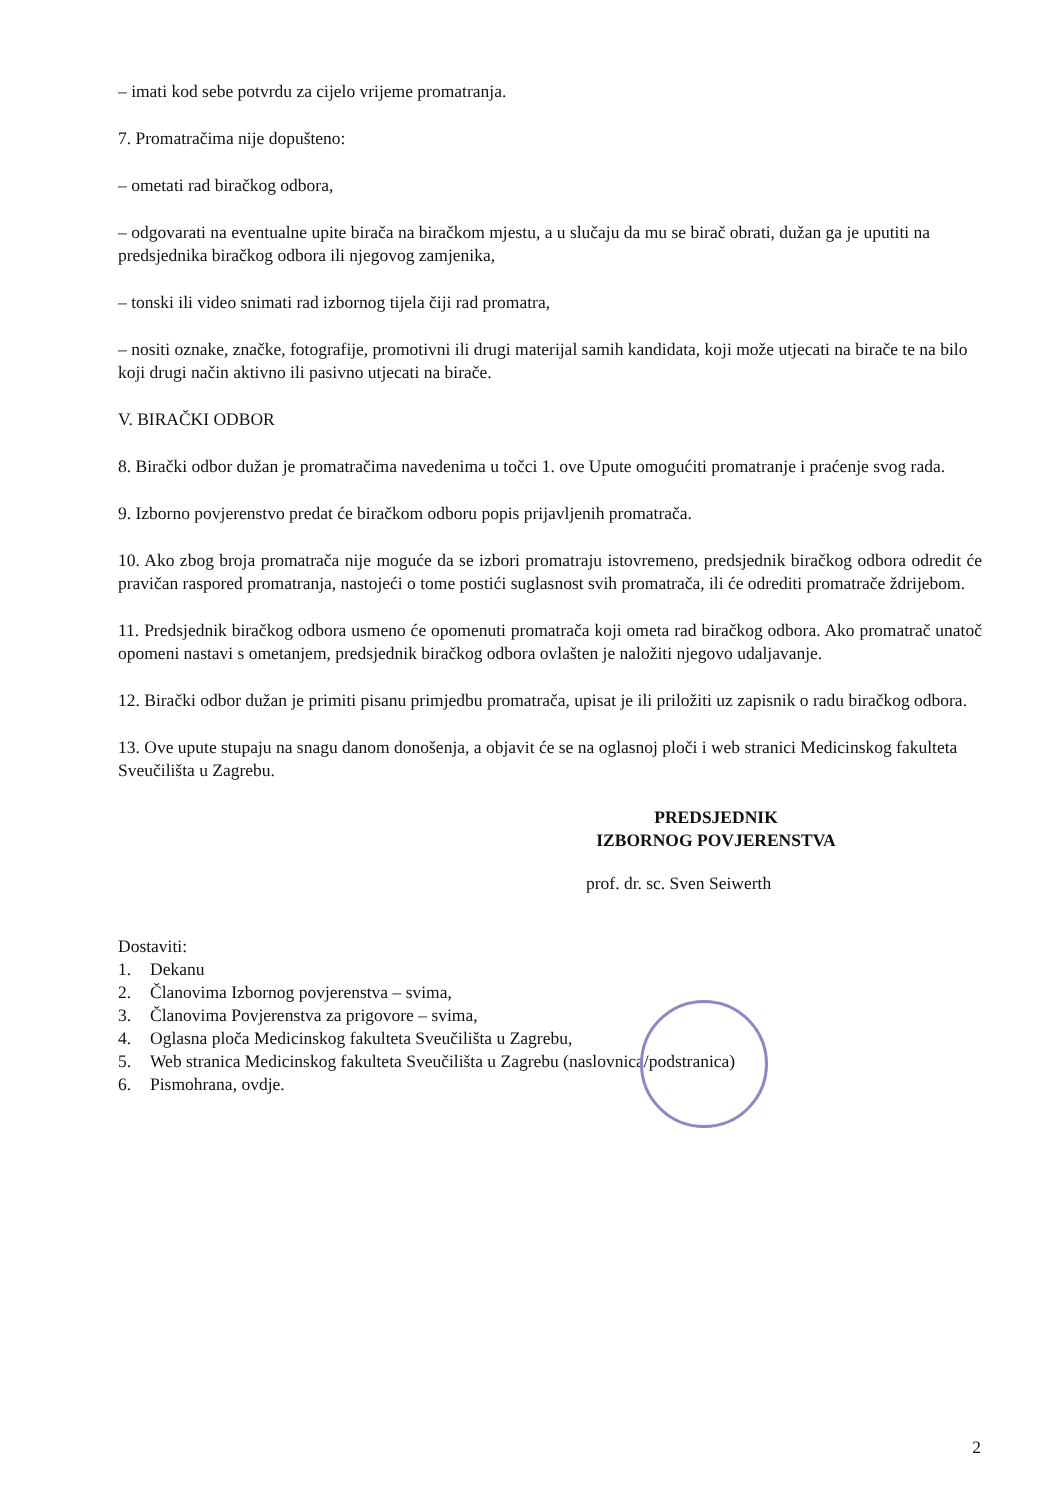– imati kod sebe potvrdu za cijelo vrijeme promatranja.
7. Promatračima nije dopušteno:
– ometati rad biračkog odbora,
– odgovarati na eventualne upite birača na biračkom mjestu, a u slučaju da mu se birač obrati, dužan ga je uputiti na predsjednika biračkog odbora ili njegovog zamjenika,
– tonski ili video snimati rad izbornog tijela čiji rad promatra,
– nositi oznake, značke, fotografije, promotivni ili drugi materijal samih kandidata, koji može utjecati na birače te na bilo koji drugi način aktivno ili pasivno utjecati na birače.
V. BIRAČKI ODBOR
8. Birački odbor dužan je promatračima navedenima u točci 1. ove Upute omogućiti promatranje i praćenje svog rada.
9. Izborno povjerenstvo predat će biračkom odboru popis prijavljenih promatrača.
10. Ako zbog broja promatrača nije moguće da se izbori promatraju istovremeno, predsjednik biračkog odbora odredit će pravičan raspored promatranja, nastojeći o tome postići suglasnost svih promatrača, ili će odrediti promatrače ždrijebom.
11. Predsjednik biračkog odbora usmeno će opomenuti promatrača koji ometa rad biračkog odbora. Ako promatrač unatoč opomeni nastavi s ometanjem, predsjednik biračkog odbora ovlašten je naložiti njegovo udaljavanje.
12. Birački odbor dužan je primiti pisanu primjedbu promatrača, upisat je ili priložiti uz zapisnik o radu biračkog odbora.
13. Ove upute stupaju na snagu danom donošenja, a objavit će se na oglasnoj ploči i web stranici Medicinskog fakulteta Sveučilišta u Zagrebu.
PREDSJEDNIK
IZBORNOG POVJERENSTVA
prof. dr. sc. Sven Seiwerth
Dostaviti:
1. Dekanu
2. Članovima Izbornog povjerenstva – svima,
3. Članovima Povjerenstva za prigovore – svima,
4. Oglasna ploča Medicinskog fakulteta Sveučilišta u Zagrebu,
5. Web stranica Medicinskog fakulteta Sveučilišta u Zagrebu (naslovnica/podstranica)
6. Pismohrana, ovdje.
2